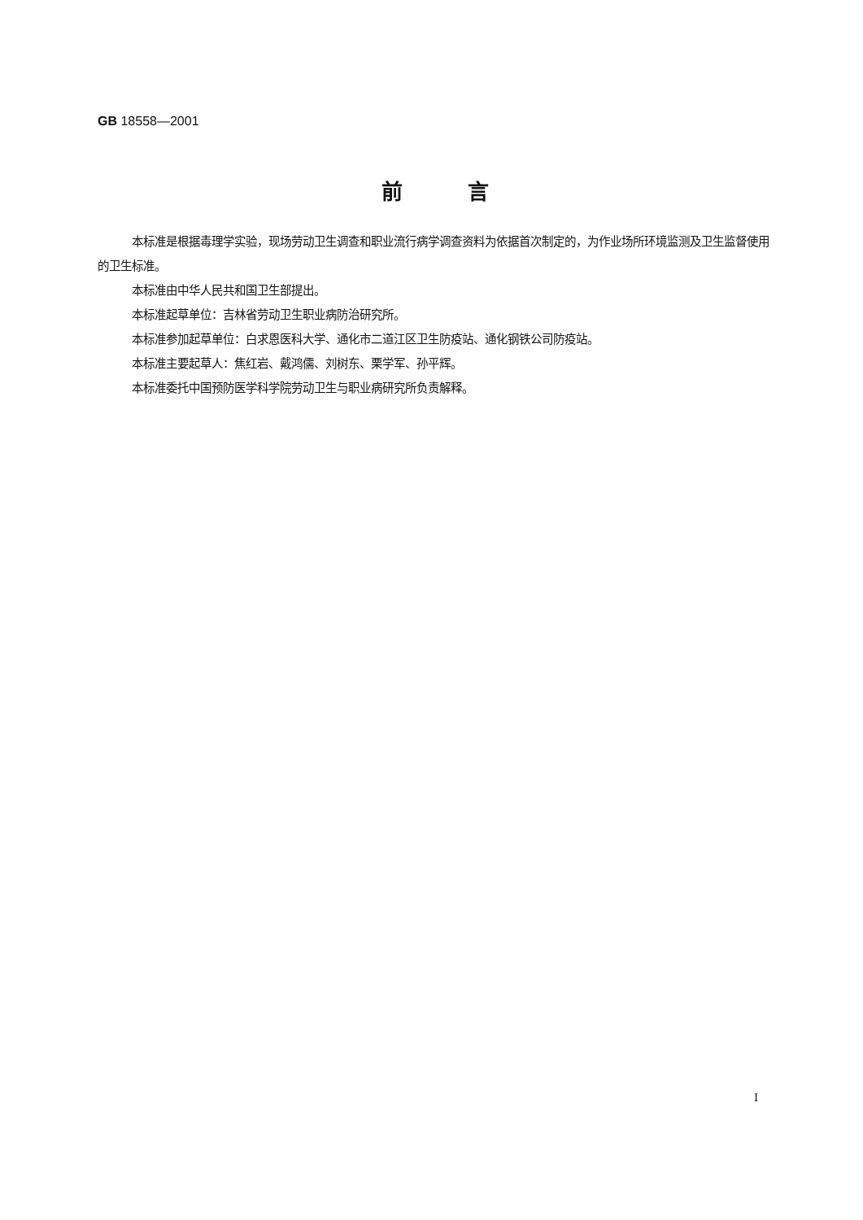GB 18558—2001
前言
本标准是根据毒理学实验，现场劳动卫生调查和职业流行病学调查资料为依据首次制定的，为作业场所环境监测及卫生监督使用的卫生标准。
本标准由中华人民共和国卫生部提出。
本标准起草单位：吉林省劳动卫生职业病防治研究所。
本标准参加起草单位：白求恩医科大学、通化市二道江区卫生防疫站、通化钢铁公司防疫站。
本标准主要起草人：焦红岩、戴鸿儒、刘树东、栗学军、孙平辉。
本标准委托中国预防医学科学院劳动卫生与职业病研究所负责解释。
I